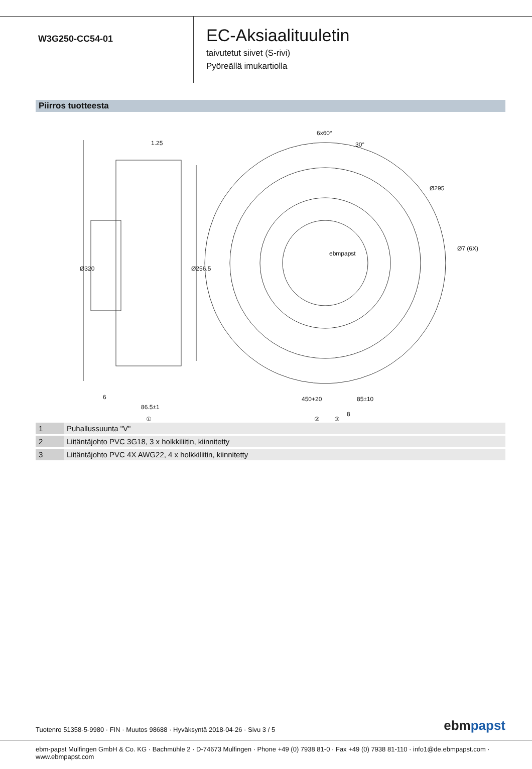W3G250-CC54-01
EC-Aksiaalituuletin
taivutetut siivet (S-rivi)
Pyöreällä imukartiolla
Piirros tuotteesta
Ø320
Ø256.5
1.25
6
86.5±1
①
6x60°
30°
Ø295
Ø7 (6X)
450+20
85±10
8
②
③
ebmpapst
| 1 | Puhallussuunta "V" |
| 2 | Liitäntäjohto PVC 3G18, 3 x holkkiliitin, kiinnitetty |
| 3 | Liitäntäjohto PVC 4X AWG22, 4 x holkkiliitin, kiinnitetty |
Tuotenro 51358-5-9980 · FIN · Muutos 98688 · Hyväksyntä 2018-04-26 · Sivu 3 / 5
ebmpapst
ebm-papst Mulfingen GmbH & Co. KG · Bachmühle 2 · D-74673 Mulfingen · Phone +49 (0) 7938 81-0 · Fax +49 (0) 7938 81-110 · info1@de.ebmpapst.com · www.ebmpapst.com